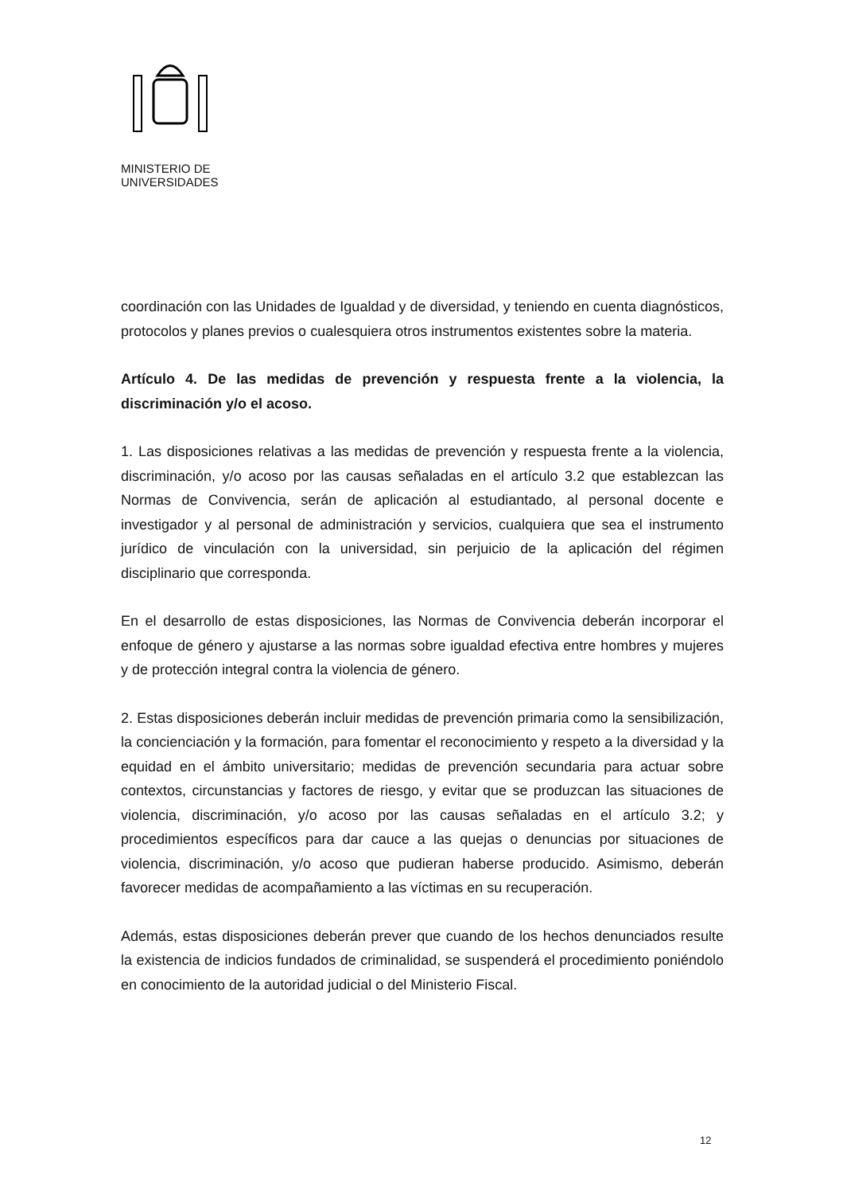MINISTERIO DE
UNIVERSIDADES
coordinación con las Unidades de Igualdad y de diversidad, y teniendo en cuenta diagnósticos, protocolos y planes previos o cualesquiera otros instrumentos existentes sobre la materia.
Artículo 4. De las medidas de prevención y respuesta frente a la violencia, la discriminación y/o el acoso.
1. Las disposiciones relativas a las medidas de prevención y respuesta frente a la violencia, discriminación, y/o acoso por las causas señaladas en el artículo 3.2 que establezcan las Normas de Convivencia, serán de aplicación al estudiantado, al personal docente e investigador y al personal de administración y servicios, cualquiera que sea el instrumento jurídico de vinculación con la universidad, sin perjuicio de la aplicación del régimen disciplinario que corresponda.
En el desarrollo de estas disposiciones, las Normas de Convivencia deberán incorporar el enfoque de género y ajustarse a las normas sobre igualdad efectiva entre hombres y mujeres y de protección integral contra la violencia de género.
2. Estas disposiciones deberán incluir medidas de prevención primaria como la sensibilización, la concienciación y la formación, para fomentar el reconocimiento y respeto a la diversidad y la equidad en el ámbito universitario; medidas de prevención secundaria para actuar sobre contextos, circunstancias y factores de riesgo, y evitar que se produzcan las situaciones de violencia, discriminación, y/o acoso por las causas señaladas en el artículo 3.2; y procedimientos específicos para dar cauce a las quejas o denuncias por situaciones de violencia, discriminación, y/o acoso que pudieran haberse producido. Asimismo, deberán favorecer medidas de acompañamiento a las víctimas en su recuperación.
Además, estas disposiciones deberán prever que cuando de los hechos denunciados resulte la existencia de indicios fundados de criminalidad, se suspenderá el procedimiento poniéndolo en conocimiento de la autoridad judicial o del Ministerio Fiscal.
12